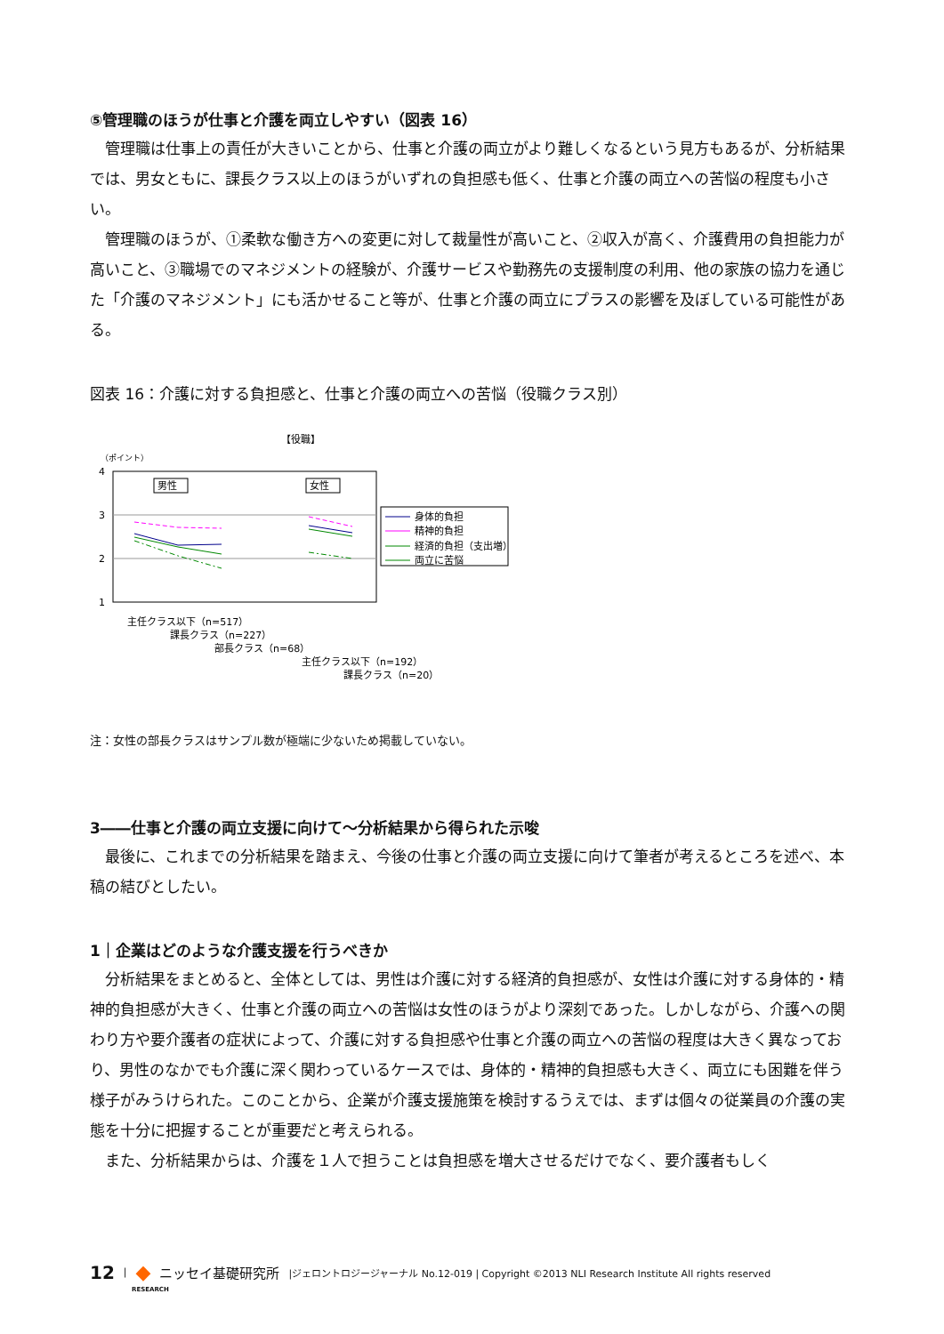⑤管理職のほうが仕事と介護を両立しやすい（図表 16）
管理職は仕事上の責任が大きいことから、仕事と介護の両立がより難しくなるという見方もあるが、分析結果では、男女ともに、課長クラス以上のほうがいずれの負担感も低く、仕事と介護の両立への苦悩の程度も小さい。
管理職のほうが、①柔軟な働き方への変更に対して裁量性が高いこと、②収入が高く、介護費用の負担能力が高いこと、③職場でのマネジメントの経験が、介護サービスや勤務先の支援制度の利用、他の家族の協力を通じた「介護のマネジメント」にも活かせること等が、仕事と介護の両立にプラスの影響を及ぼしている可能性がある。
図表 16：介護に対する負担感と、仕事と介護の両立への苦悩（役職クラス別）
【役職】
（ポイント）
4
3
2
1
男性
女性
身体的負担
精神的負担
経済的負担（支出増）
両立に苦悩
主任クラス以下（n=517）
課長クラス（n=227）
部長クラス（n=68）
主任クラス以下（n=192）
課長クラス（n=20）
注：女性の部長クラスはサンプル数が極端に少ないため掲載していない。
3――仕事と介護の両立支援に向けて～分析結果から得られた示唆
最後に、これまでの分析結果を踏まえ、今後の仕事と介護の両立支援に向けて筆者が考えるところを述べ、本稿の結びとしたい。
1｜企業はどのような介護支援を行うべきか
分析結果をまとめると、全体としては、男性は介護に対する経済的負担感が、女性は介護に対する身体的・精神的負担感が大きく、仕事と介護の両立への苦悩は女性のほうがより深刻であった。しかしながら、介護への関わり方や要介護者の症状によって、介護に対する負担感や仕事と介護の両立への苦悩の程度は大きく異なっており、男性のなかでも介護に深く関わっているケースでは、身体的・精神的負担感も大きく、両立にも困難を伴う様子がみうけられた。このことから、企業が介護支援施策を検討するうえでは、まずは個々の従業員の介護の実態を十分に把握することが重要だと考えられる。
また、分析結果からは、介護を１人で担うことは負担感を増大させるだけでなく、要介護者もしく
12 | ◆ ニッセイ基礎研究所 |ジェロントロジージャーナル No.12-019 | Copyright ©2013 NLI Research Institute All rights reserved
RESEARCH